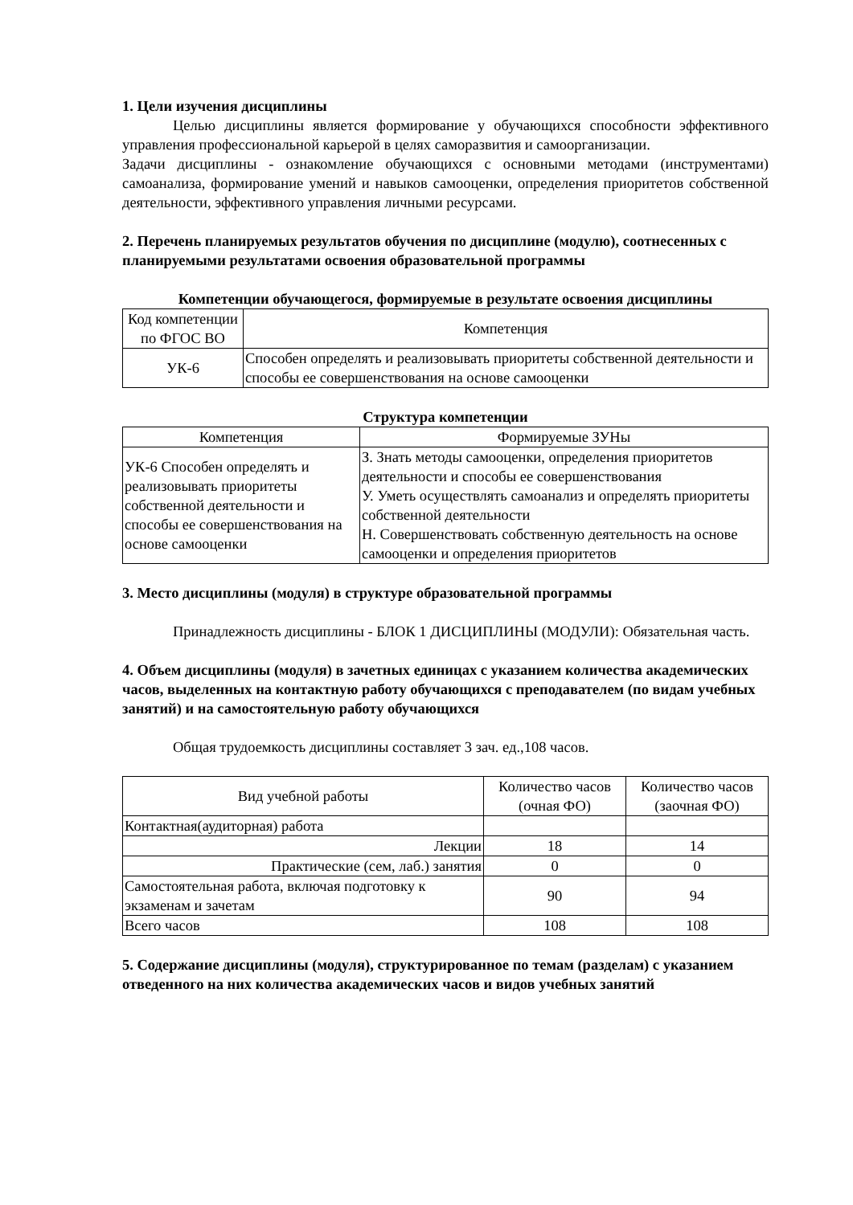1. Цели изучения дисциплины
Целью дисциплины является формирование у обучающихся способности эффективного управления профессиональной карьерой в целях саморазвития и самоорганизации.
Задачи дисциплины - ознакомление обучающихся с основными методами (инструментами) самоанализа, формирование умений и навыков самооценки, определения приоритетов собственной деятельности, эффективного управления личными ресурсами.
2. Перечень планируемых результатов обучения по дисциплине (модулю), соотнесенных с планируемыми результатами освоения образовательной программы
Компетенции обучающегося, формируемые в результате освоения дисциплины
| Код компетенции по ФГОС ВО | Компетенция |
| --- | --- |
| УК-6 | Способен определять и реализовывать приоритеты собственной деятельности и способы ее совершенствования на основе самооценки |
Структура компетенции
| Компетенция | Формируемые ЗУНы |
| --- | --- |
| УК-6 Способен определять и реализовывать приоритеты собственной деятельности и способы ее совершенствования на основе самооценки | З. Знать методы самооценки, определения приоритетов деятельности и способы ее совершенствования У. Уметь осуществлять самоанализ и определять приоритеты собственной деятельности Н. Совершенствовать собственную деятельность на основе самооценки и определения приоритетов |
3. Место дисциплины (модуля) в структуре образовательной программы
Принадлежность дисциплины - БЛОК 1 ДИСЦИПЛИНЫ (МОДУЛИ): Обязательная часть.
4. Объем дисциплины (модуля) в зачетных единицах с указанием количества академических часов, выделенных на контактную работу обучающихся с преподавателем (по видам учебных занятий) и на самостоятельную работу обучающихся
Общая трудоемкость дисциплины составляет 3 зач. ед.,108 часов.
| Вид учебной работы | Количество часов (очная ФО) | Количество часов (заочная ФО) |
| --- | --- | --- |
| Контактная(аудиторная) работа | | |
| Лекции | 18 | 14 |
| Практические (сем, лаб.) занятия | 0 | 0 |
| Самостоятельная работа, включая подготовку к экзаменам и зачетам | 90 | 94 |
| Всего часов | 108 | 108 |
5. Содержание дисциплины (модуля), структурированное по темам (разделам) с указанием отведенного на них количества академических часов и видов учебных занятий